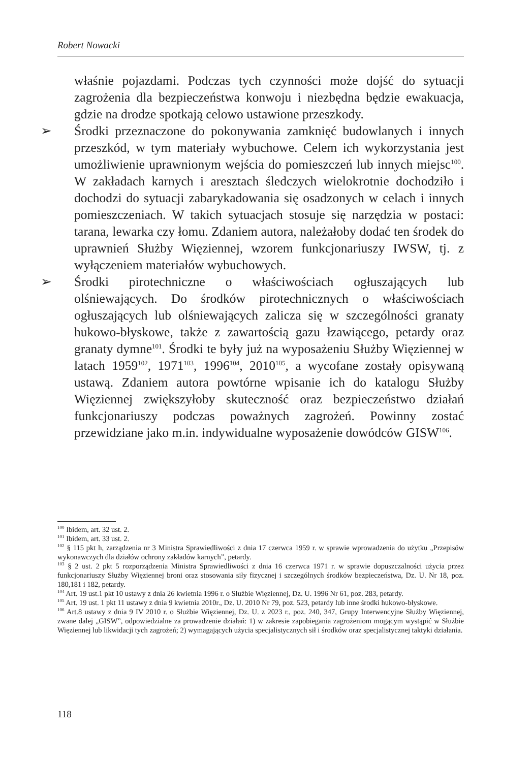Robert Nowacki
właśnie pojazdami. Podczas tych czynności może dojść do sytuacji zagrożenia dla bezpieczeństwa konwoju i niezbędna będzie ewakuacja, gdzie na drodze spotkają celowo ustawione przeszkody.
➢ Środki przeznaczone do pokonywania zamknięć budowlanych i innych przeszkód, w tym materiały wybuchowe. Celem ich wykorzystania jest umożliwienie uprawnionym wejścia do pomieszczeń lub innych miejsc<sup>100</sup>. W zakładach karnych i aresztach śledczych wielokrotnie dochodziło i dochodzi do sytuacji zabarykadowania się osadzonych w celach i innych pomieszczeniach. W takich sytuacjach stosuje się narzędzia w postaci: tarana, lewarka czy łomu. Zdaniem autora, należałoby dodać ten środek do uprawnień Służby Więziennej, wzorem funkcjonariuszy IWSW, tj. z wyłączeniem materiałów wybuchowych.
➢ Środki pirotechniczne o właściwościach ogłuszających lub olśniewających. Do środków pirotechnicznych o właściwościach ogłuszających lub olśniewających zalicza się w szczególności granaty hukowo-błyskowe, także z zawartością gazu łzawiącego, petardy oraz granaty dymne<sup>101</sup>. Środki te były już na wyposażeniu Służby Więziennej w latach 1959<sup>102</sup>, 1971<sup>103</sup>, 1996<sup>104</sup>, 2010<sup>105</sup>, a wycofane zostały opisywaną ustawą. Zdaniem autora powtórne wpisanie ich do katalogu Służby Więziennej zwiększyłoby skuteczność oraz bezpieczeństwo działań funkcjonariuszy podczas poważnych zagrożeń. Powinny zostać przewidziane jako m.in. indywidualne wyposażenie dowódców GISW<sup>106</sup>.
<sup>100</sup> Ibidem, art. 32 ust. 2.
<sup>101</sup> Ibidem, art. 33 ust. 2.
<sup>102</sup> § 115 pkt h, zarządzenia nr 3 Ministra Sprawiedliwości z dnia 17 czerwca 1959 r. w sprawie wprowadzenia do użytku „Przepisów wykonawczych dla działów ochrony zakładów karnych”, petardy.
<sup>103</sup> § 2 ust. 2 pkt 5 rozporządzenia Ministra Sprawiedliwości z dnia 16 czerwca 1971 r. w sprawie dopuszczalności użycia przez funkcjonariuszy Służby Więziennej broni oraz stosowania siły fizycznej i szczególnych środków bezpieczeństwa, Dz. U. Nr 18, poz. 180,181 i 182, petardy.
<sup>104</sup> Art. 19 ust.1 pkt 10 ustawy z dnia 26 kwietnia 1996 r. o Służbie Więziennej, Dz. U. 1996 Nr 61, poz. 283, petardy.
<sup>105</sup> Art. 19 ust. 1 pkt 11 ustawy z dnia 9 kwietnia 2010r., Dz. U. 2010 Nr 79, poz. 523, petardy lub inne środki hukowo-błyskowe.
<sup>106</sup> Art.8 ustawy z dnia 9 IV 2010 r. o Służbie Więziennej, Dz. U. z 2023 r., poz. 240, 347, Grupy Interwencyjne Służby Więziennej, zwane dalej „GISW”, odpowiedzialne za prowadzenie działań: 1) w zakresie zapobiegania zagrożeniom mogącym wystąpić w Służbie Więziennej lub likwidacji tych zagrożeń; 2) wymagających użycia specjalistycznych sił i środków oraz specjalistycznej taktyki działania.
118